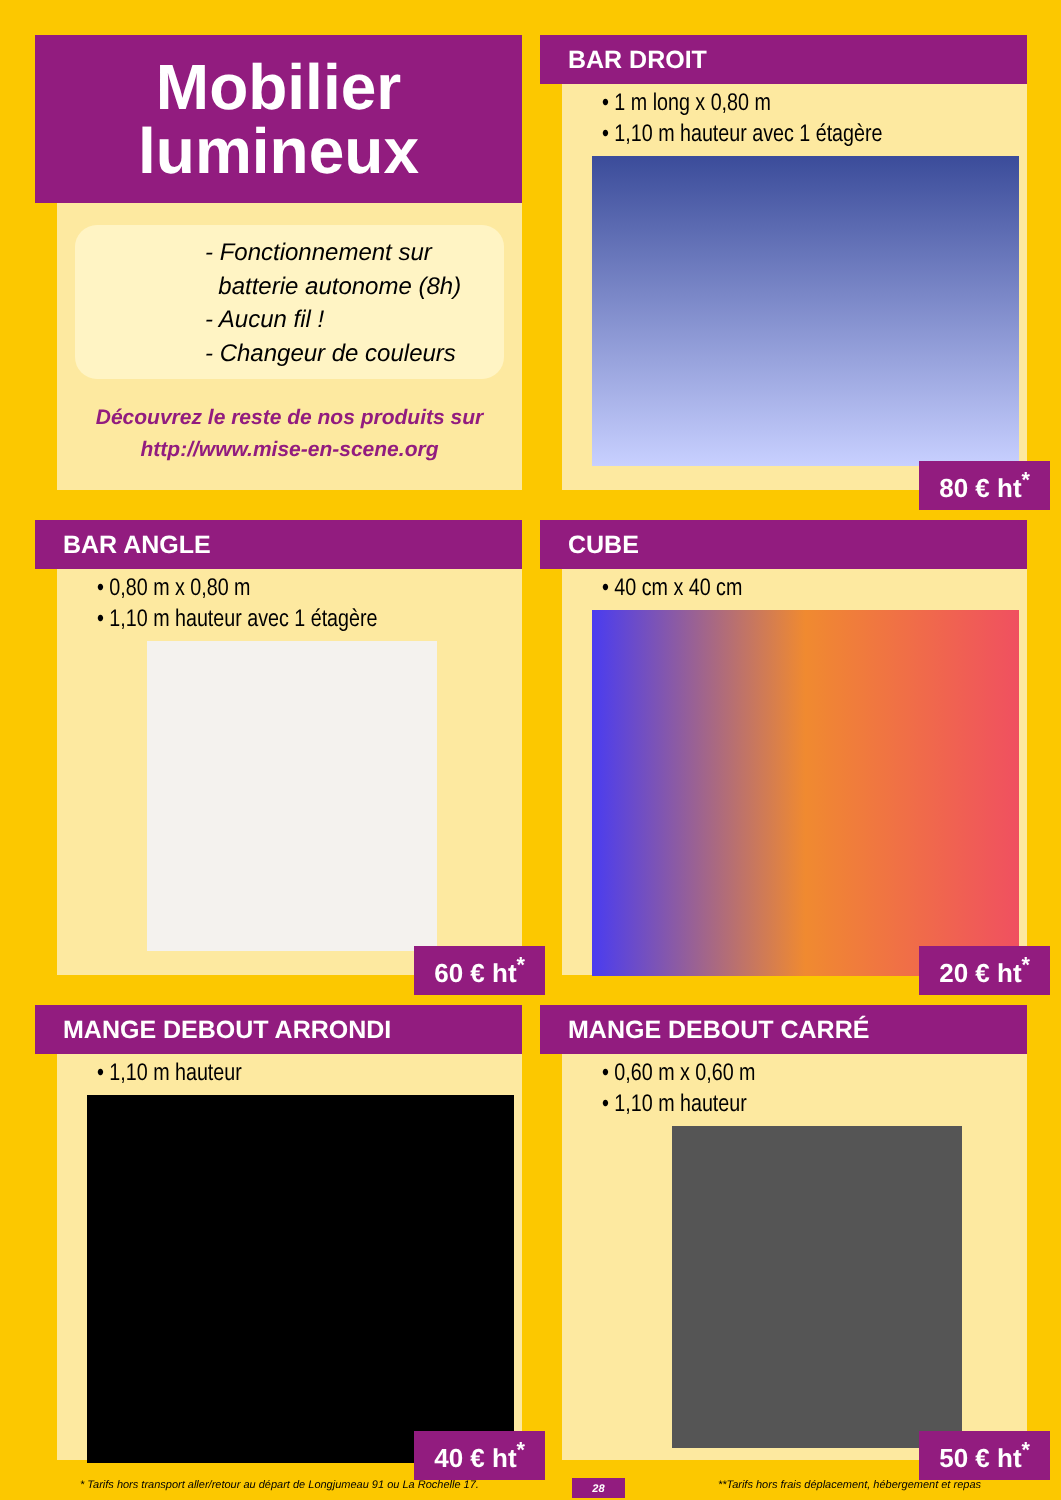Mobilier
lumineux
- Fonctionnement sur
batterie autonome (8h)
- Aucun fil !
- Changeur de couleurs
Découvrez le reste de nos produits sur
http://www.mise-en-scene.org
BAR DROIT
• 1 m long x 0,80 m
• 1,10 m hauteur avec 1 étagère
80 € ht<sup>*</sup>
BAR ANGLE
• 0,80 m x 0,80 m
• 1,10 m hauteur avec 1 étagère
60 € ht<sup>*</sup>
CUBE
• 40 cm x 40 cm
20 € ht<sup>*</sup>
MANGE DEBOUT ARRONDI
• 1,10 m hauteur
40 € ht<sup>*</sup>
MANGE DEBOUT CARRÉ
• 0,60 m x 0,60 m
• 1,10 m hauteur
50 € ht<sup>*</sup>
* Tarifs hors transport aller/retour au départ de Longjumeau 91 ou La Rochelle 17. 28 **Tarifs hors frais déplacement, hébergement et repas